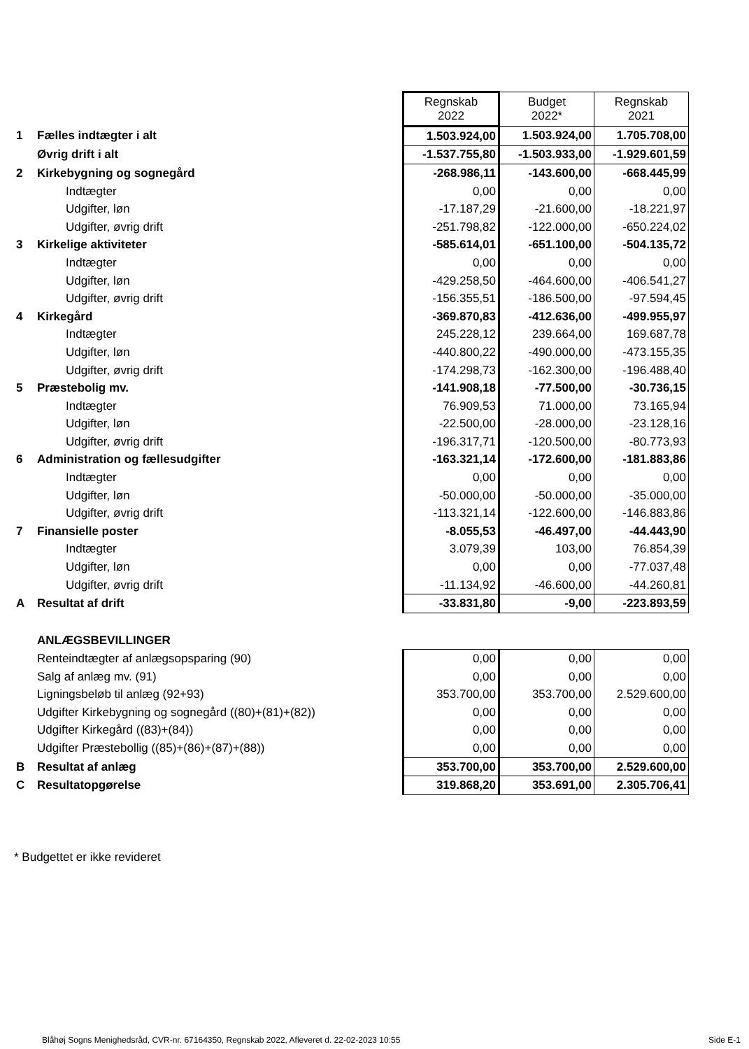| | | Regnskab 2022 | Budget 2022* | Regnskab 2021 |
| 1 | Fælles indtægter i alt | 1.503.924,00 | 1.503.924,00 | 1.705.708,00 |
| | Øvrig drift i alt | -1.537.755,80 | -1.503.933,00 | -1.929.601,59 |
| 2 | Kirkebygning og sognegård | -268.986,11 | -143.600,00 | -668.445,99 |
| | Indtægter | 0,00 | 0,00 | 0,00 |
| | Udgifter, løn | -17.187,29 | -21.600,00 | -18.221,97 |
| | Udgifter, øvrig drift | -251.798,82 | -122.000,00 | -650.224,02 |
| 3 | Kirkelige aktiviteter | -585.614,01 | -651.100,00 | -504.135,72 |
| | Indtægter | 0,00 | 0,00 | 0,00 |
| | Udgifter, løn | -429.258,50 | -464.600,00 | -406.541,27 |
| | Udgifter, øvrig drift | -156.355,51 | -186.500,00 | -97.594,45 |
| 4 | Kirkegård | -369.870,83 | -412.636,00 | -499.955,97 |
| | Indtægter | 245.228,12 | 239.664,00 | 169.687,78 |
| | Udgifter, løn | -440.800,22 | -490.000,00 | -473.155,35 |
| | Udgifter, øvrig drift | -174.298,73 | -162.300,00 | -196.488,40 |
| 5 | Præstebolig mv. | -141.908,18 | -77.500,00 | -30.736,15 |
| | Indtægter | 76.909,53 | 71.000,00 | 73.165,94 |
| | Udgifter, løn | -22.500,00 | -28.000,00 | -23.128,16 |
| | Udgifter, øvrig drift | -196.317,71 | -120.500,00 | -80.773,93 |
| 6 | Administration og fællesudgifter | -163.321,14 | -172.600,00 | -181.883,86 |
| | Indtægter | 0,00 | 0,00 | 0,00 |
| | Udgifter, løn | -50.000,00 | -50.000,00 | -35.000,00 |
| | Udgifter, øvrig drift | -113.321,14 | -122.600,00 | -146.883,86 |
| 7 | Finansielle poster | -8.055,53 | -46.497,00 | -44.443,90 |
| | Indtægter | 3.079,39 | 103,00 | 76.854,39 |
| | Udgifter, løn | 0,00 | 0,00 | -77.037,48 |
| | Udgifter, øvrig drift | -11.134,92 | -46.600,00 | -44.260,81 |
| A | Resultat af drift | -33.831,80 | -9,00 | -223.893,59 |
| | ANLÆGSBEVILLINGER | | | |
| | Renteindtægter af anlægsopsparing (90) | 0,00 | 0,00 | 0,00 |
| | Salg af anlæg mv. (91) | 0,00 | 0,00 | 0,00 |
| | Ligningsbeløb til anlæg (92+93) | 353.700,00 | 353.700,00 | 2.529.600,00 |
| | Udgifter Kirkebygning og sognegård ((80)+(81)+(82)) | 0,00 | 0,00 | 0,00 |
| | Udgifter Kirkegård ((83)+(84)) | 0,00 | 0,00 | 0,00 |
| | Udgifter Præstebollig ((85)+(86)+(87)+(88)) | 0,00 | 0,00 | 0,00 |
| B | Resultat af anlæg | 353.700,00 | 353.700,00 | 2.529.600,00 |
| C | Resultatopgørelse | 319.868,20 | 353.691,00 | 2.305.706,41 |
* Budgettet er ikke revideret
Blåhøj Sogns Menighedsråd, CVR-nr. 67164350, Regnskab 2022, Afleveret d. 22-02-2023 10:55
Side E-1